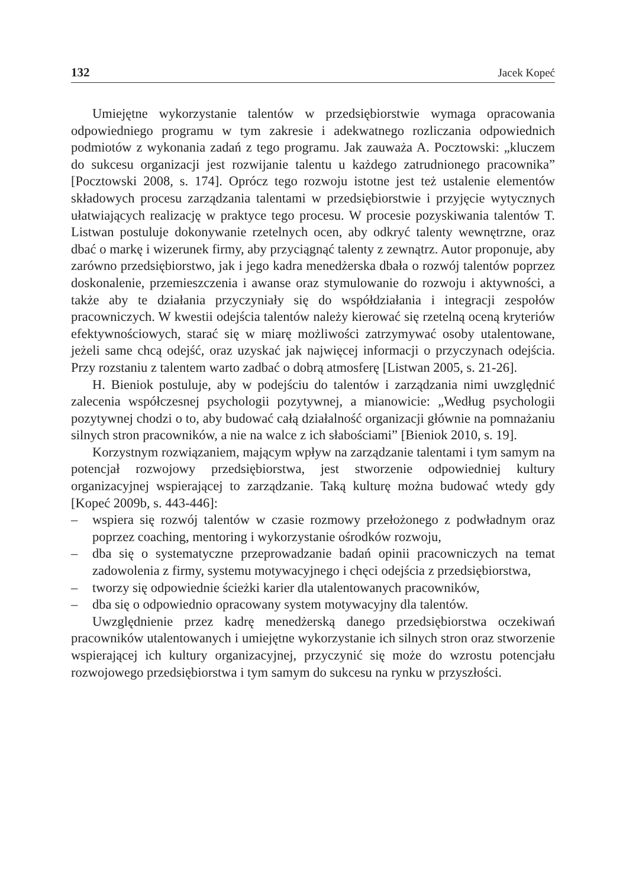132 Jacek Kopeć
Umiejętne wykorzystanie talentów w przedsiębiorstwie wymaga opracowania odpowiedniego programu w tym zakresie i adekwatnego rozliczania odpowiednich podmiotów z wykonania zadań z tego programu. Jak zauważa A. Pocztowski: „kluczem do sukcesu organizacji jest rozwijanie talentu u każdego zatrudnionego pracownika” [Pocztowski 2008, s. 174]. Oprócz tego rozwoju istotne jest też ustalenie elementów składowych procesu zarządzania talentami w przedsiębiorstwie i przyjęcie wytycznych ułatwiających realizację w praktyce tego procesu. W procesie pozyskiwania talentów T. Listwan postuluje dokonywanie rzetelnych ocen, aby odkryć talenty wewnętrzne, oraz dbać o markę i wizerunek firmy, aby przyciągnąć talenty z zewnątrz. Autor proponuje, aby zarówno przedsiębiorstwo, jak i jego kadra menedżerska dbała o rozwój talentów poprzez doskonalenie, przemieszczenia i awanse oraz stymulowanie do rozwoju i aktywności, a także aby te działania przyczyniały się do współdziałania i integracji zespołów pracowniczych. W kwestii odejścia talentów należy kierować się rzetelną oceną kryteriów efektywnościowych, starać się w miarę możliwości zatrzymywać osoby utalentowane, jeżeli same chcą odejść, oraz uzyskać jak najwięcej informacji o przyczynach odejścia. Przy rozstaniu z talentem warto zadbać o dobrą atmosferę [Listwan 2005, s. 21-26].
H. Bieniok postuluje, aby w podejściu do talentów i zarządzania nimi uwzględnić zalecenia współczesnej psychologii pozytywnej, a mianowicie: „Według psychologii pozytywnej chodzi o to, aby budować całą działalność organizacji głównie na pomnażaniu silnych stron pracowników, a nie na walce z ich słabościami” [Bieniok 2010, s. 19].
Korzystnym rozwiązaniem, mającym wpływ na zarządzanie talentami i tym samym na potencjał rozwojowy przedsiębiorstwa, jest stworzenie odpowiedniej kultury organizacyjnej wspierającej to zarządzanie. Taką kulturę można budować wtedy gdy [Kopeć 2009b, s. 443-446]:
– wspiera się rozwój talentów w czasie rozmowy przełożonego z podwładnym oraz poprzez coaching, mentoring i wykorzystanie ośrodków rozwoju,
– dba się o systematyczne przeprowadzanie badań opinii pracowniczych na temat zadowolenia z firmy, systemu motywacyjnego i chęci odejścia z przedsiębiorstwa,
– tworzy się odpowiednie ścieżki karier dla utalentowanych pracowników,
– dba się o odpowiednio opracowany system motywacyjny dla talentów.
Uwzględnienie przez kadrę menedżerską danego przedsiębiorstwa oczekiwań pracowników utalentowanych i umiejętne wykorzystanie ich silnych stron oraz stworzenie wspierającej ich kultury organizacyjnej, przyczynić się może do wzrostu potencjału rozwojowego przedsiębiorstwa i tym samym do sukcesu na rynku w przyszłości.